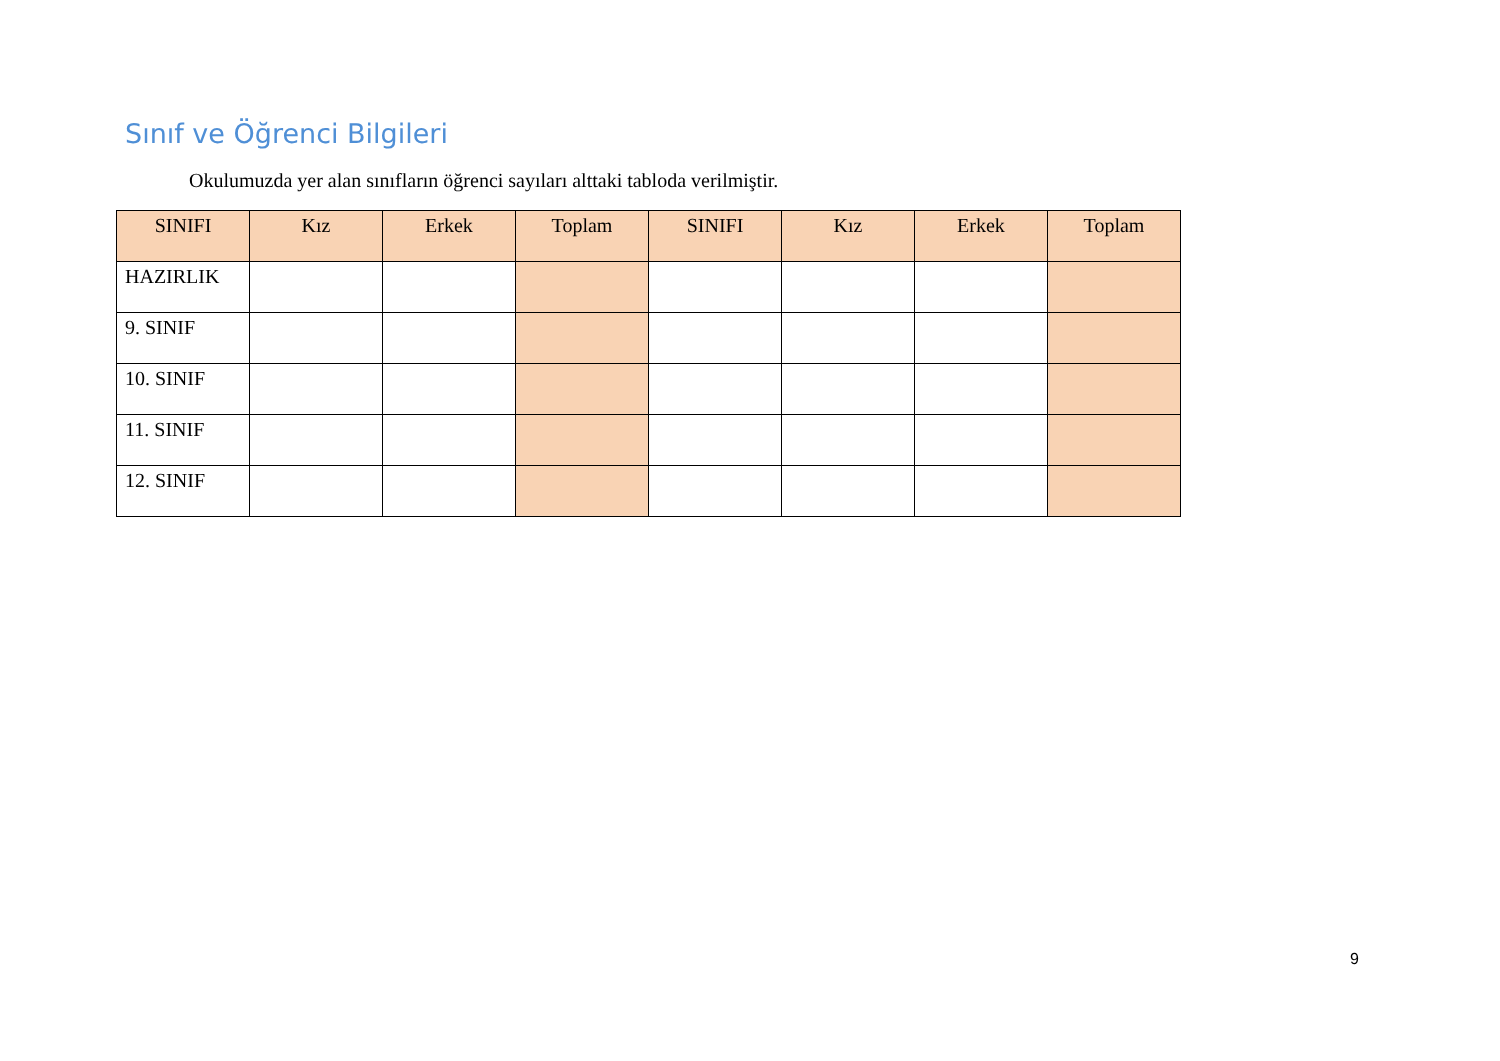Sınıf ve Öğrenci Bilgileri
Okulumuzda yer alan sınıfların öğrenci sayıları alttaki tabloda verilmiştir.
| SINIFI | Kız | Erkek | Toplam | SINIFI | Kız | Erkek | Toplam |
| --- | --- | --- | --- | --- | --- | --- | --- |
| HAZIRLIK | | | | | | | |
| 9. SINIF | | | | | | | |
| 10. SINIF | | | | | | | |
| 11. SINIF | | | | | | | |
| 12. SINIF | | | | | | | |
9